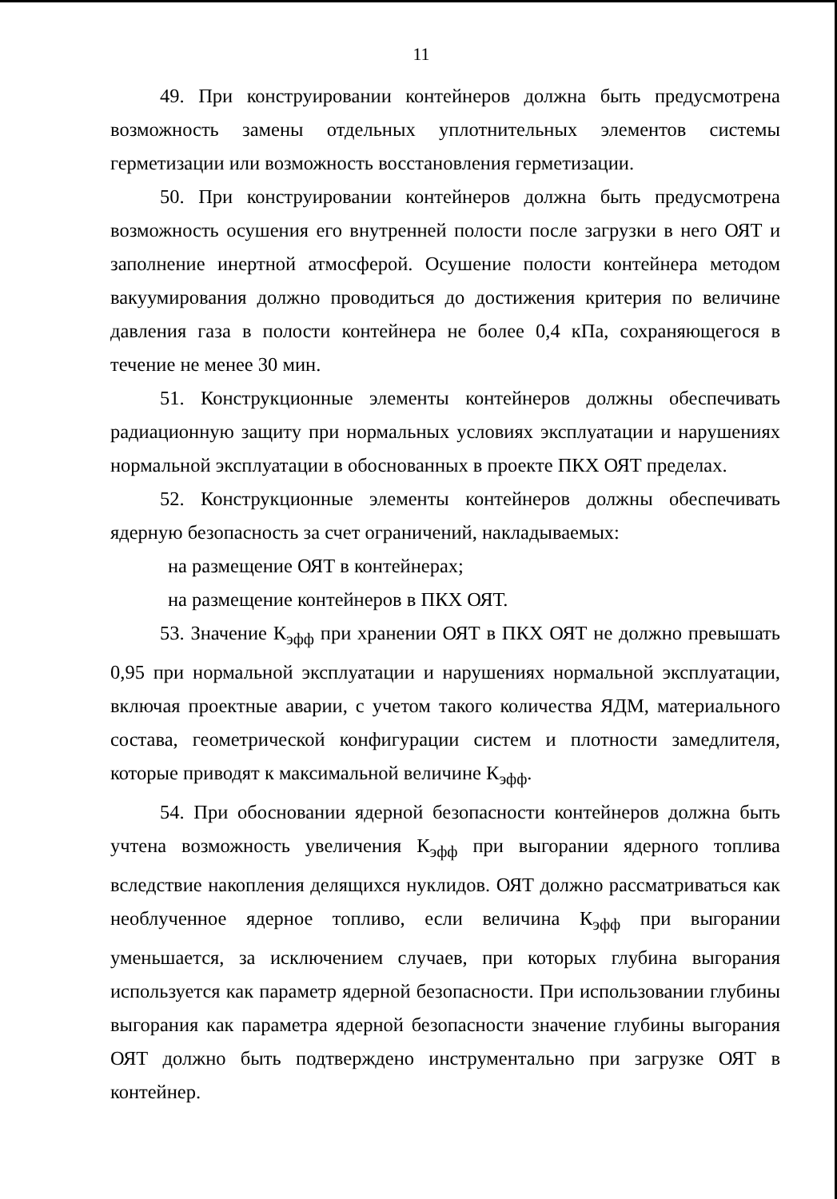11
49. При конструировании контейнеров должна быть предусмотрена возможность замены отдельных уплотнительных элементов системы герметизации или возможность восстановления герметизации.
50. При конструировании контейнеров должна быть предусмотрена возможность осушения его внутренней полости после загрузки в него ОЯТ и заполнение инертной атмосферой. Осушение полости контейнера методом вакуумирования должно проводиться до достижения критерия по величине давления газа в полости контейнера не более 0,4 кПа, сохраняющегося в течение не менее 30 мин.
51. Конструкционные элементы контейнеров должны обеспечивать радиационную защиту при нормальных условиях эксплуатации и нарушениях нормальной эксплуатации в обоснованных в проекте ПКХ ОЯТ пределах.
52. Конструкционные элементы контейнеров должны обеспечивать ядерную безопасность за счет ограничений, накладываемых:
на размещение ОЯТ в контейнерах;
на размещение контейнеров в ПКХ ОЯТ.
53. Значение К<sub>эфф</sub> при хранении ОЯТ в ПКХ ОЯТ не должно превышать 0,95 при нормальной эксплуатации и нарушениях нормальной эксплуатации, включая проектные аварии, с учетом такого количества ЯДМ, материального состава, геометрической конфигурации систем и плотности замедлителя, которые приводят к максимальной величине К<sub>эфф</sub>.
54. При обосновании ядерной безопасности контейнеров должна быть учтена возможность увеличения К<sub>эфф</sub> при выгорании ядерного топлива вследствие накопления делящихся нуклидов. ОЯТ должно рассматриваться как необлученное ядерное топливо, если величина К<sub>эфф</sub> при выгорании уменьшается, за исключением случаев, при которых глубина выгорания используется как параметр ядерной безопасности. При использовании глубины выгорания как параметра ядерной безопасности значение глубины выгорания ОЯТ должно быть подтверждено инструментально при загрузке ОЯТ в контейнер.